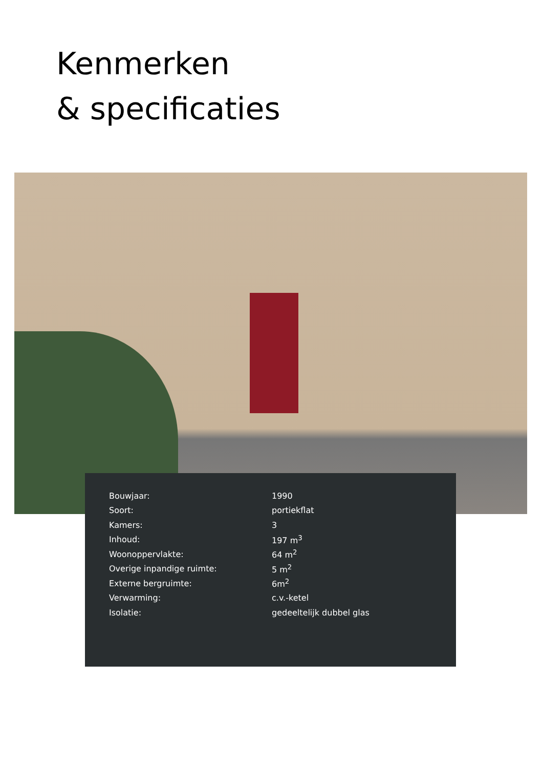Kenmerken
& specificaties
| Bouwjaar: | 1990 |
| Soort: | portiekflat |
| Kamers: | 3 |
| Inhoud: | 197 m<sup>3</sup> |
| Woonoppervlakte: | 64 m<sup>2</sup> |
| Overige inpandige ruimte: | 5 m<sup>2</sup> |
| Externe bergruimte: | 6m<sup>2</sup> |
| Verwarming: | c.v.-ketel |
| Isolatie: | gedeeltelijk dubbel glas |